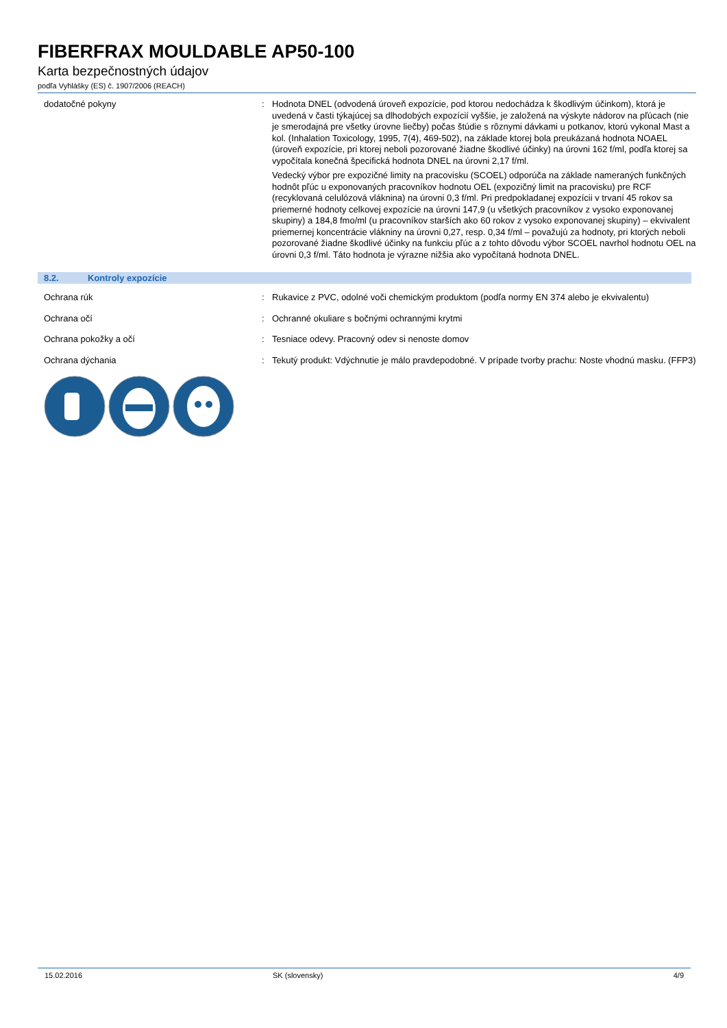FIBERFRAX MOULDABLE AP50-100
Karta bezpečnostných údajov
podľa Vyhlášky (ES) č. 1907/2006 (REACH)
dodatočné pokyny : Hodnota DNEL (odvodená úroveň expozície, pod ktorou nedochádza k škodlivým účinkom), ktorá je uvedená v časti týkajúcej sa dlhodobých expozícií vyššie, je založená na výskyte nádorov na pľúcach (nie je smerodajná pre všetky úrovne liečby) počas štúdie s rôznymi dávkami u potkanov, ktorú vykonal Mast a kol. (Inhalation Toxicology, 1995, 7(4), 469-502), na základe ktorej bola preukázaná hodnota NOAEL (úroveň expozície, pri ktorej neboli pozorované žiadne škodlivé účinky) na úrovni 162 f/ml, podľa ktorej sa vypočítala konečná špecifická hodnota DNEL na úrovni 2,17 f/ml.
Vedecký výbor pre expozičné limity na pracovisku (SCOEL) odporúča na základe nameraných funkčných hodnôt pľúc u exponovaných pracovníkov hodnotu OEL (expozičný limit na pracovisku) pre RCF (recyklovaná celulózová vláknina) na úrovni 0,3 f/ml. Pri predpokladanej expozícii v trvaní 45 rokov sa priemerné hodnoty celkovej expozície na úrovni 147,9 (u všetkých pracovníkov z vysoko exponovanej skupiny) a 184,8 fmo/ml (u pracovníkov starších ako 60 rokov z vysoko exponovanej skupiny) – ekvivalent priemernej koncentrácie vlákniny na úrovni 0,27, resp. 0,34 f/ml – považujú za hodnoty, pri ktorých neboli pozorované žiadne škodlivé účinky na funkciu pľúc a z tohto dôvodu výbor SCOEL navrhol hodnotu OEL na úrovni 0,3 f/ml. Táto hodnota je výrazne nižšia ako vypočítaná hodnota DNEL.
8.2. Kontroly expozície
Ochrana rúk : Rukavice z PVC, odolné voči chemickým produktom (podľa normy EN 374 alebo je ekvivalentu)
Ochrana očí : Ochranné okuliare s bočnými ochrannými krytmi
Ochrana pokožky a očí : Tesniace odevy. Pracovný odev si nenoste domov
Ochrana dýchania : Tekutý produkt: Vdýchnutie je málo pravdepodobné. V prípade tvorby prachu: Noste vhodnú masku. (FFP3)
15.02.2016 SK (slovensky) 4/9